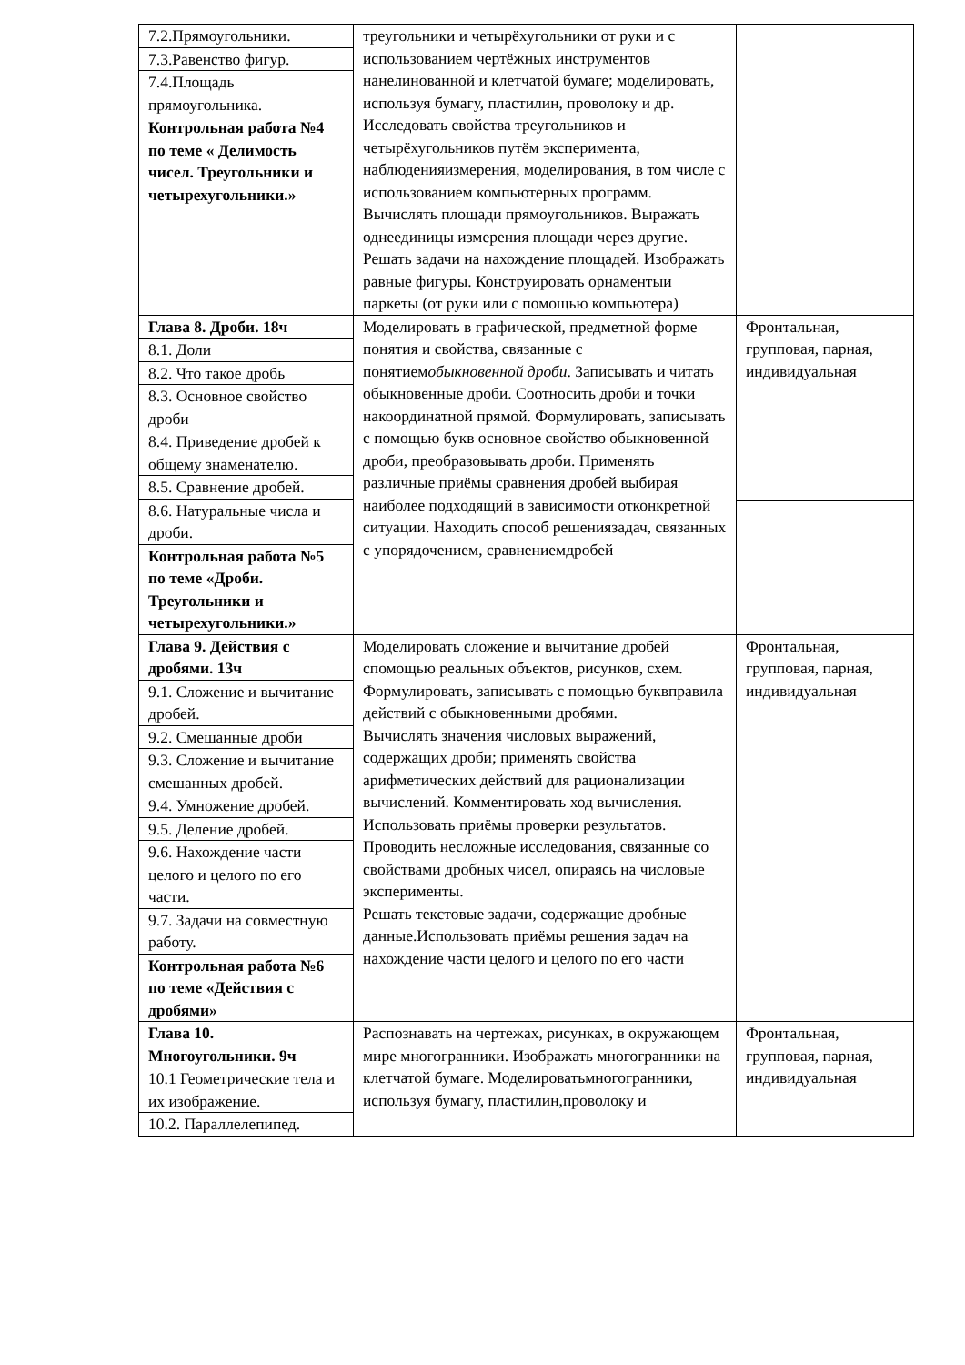| 7.2.Прямоугольники. 7.3.Равенство фигур. 7.4.Площадь прямоугольника. Контрольная работа №4 по теме « Делимость чисел. Треугольники и четырехугольники.» | треугольники и четырёхугольники от руки и с использованием чертёжных инструментов нанелинованной и клетчатой бумаге; моделировать, используя бумагу, пластилин, проволоку и др. Исследовать свойства треугольников и четырёхугольников путём эксперимента, наблюденияизмерения, моделирования, в том числе с использованием компьютерных программ. Вычислять площади прямоугольников. Выражать однеединицы измерения площади через другие. Решать задачи на нахождение площадей. Изображать равные фигуры. Конструировать орнаментыи паркеты (от руки или с помощью компьютера) | |
| Глава 8. Дроби. 18ч 8.1. Доли 8.2. Что такое дробь 8.3. Основное свойство дроби 8.4. Приведение дробей к общему знаменателю. 8.5. Сравнение дробей. 8.6. Натуральные числа и дроби. Контрольная работа №5 по теме «Дроби. Треугольники и четырехугольники.» | Моделировать в графической, предметной форме понятия и свойства, связанные с понятием обыкновенной дроби . Записывать и читать обыкновенные дроби. Соотносить дроби и точки накоординатной прямой. Формулировать, записывать с помощью букв основное свойство обыкновенной дроби, преобразовывать дроби. Применять различные приёмы сравнения дробей выбирая наиболее подходящий в зависимости отконкретной ситуации. Находить способ решениязадач, связанных с упорядочением, сравнениемдробей | Фронтальная, групповая, парная, индивидуальная |
| Глава 9. Действия с дробями. 13ч 9.1. Сложение и вычитание дробей. 9.2. Смешанные дроби 9.3. Сложение и вычитание смешанных дробей. 9.4. Умножение дробей. 9.5. Деление дробей. 9.6. Нахождение части целого и целого по его части. 9.7. Задачи на совместную работу. Контрольная работа №6 по теме «Действия с дробями» | Моделировать сложение и вычитание дробей спомощью реальных объектов, рисунков, схем. Формулировать, записывать с помощью буквправила действий с обыкновенными дробями. Вычислять значения числовых выражений, содержащих дроби; применять свойства арифметических действий для рационализации вычислений. Комментировать ход вычисления. Использовать приёмы проверки результатов. Проводить несложные исследования, связанные со свойствами дробных чисел, опираясь на числовые эксперименты. Решать текстовые задачи, содержащие дробные данные.Использовать приёмы решения задач на нахождение части целого и целого по его части | Фронтальная, групповая, парная, индивидуальная |
| Глава 10. Многоугольники. 9ч 10.1 Геометрические тела и их изображение. 10.2. Параллелепипед. | Распознавать на чертежах, рисунках, в окружающем мире многогранники. Изображать многогранники на клетчатой бумаге. Моделироватьмногогранники, используя бумагу, пластилин,проволоку и | Фронтальная, групповая, парная, индивидуальная |